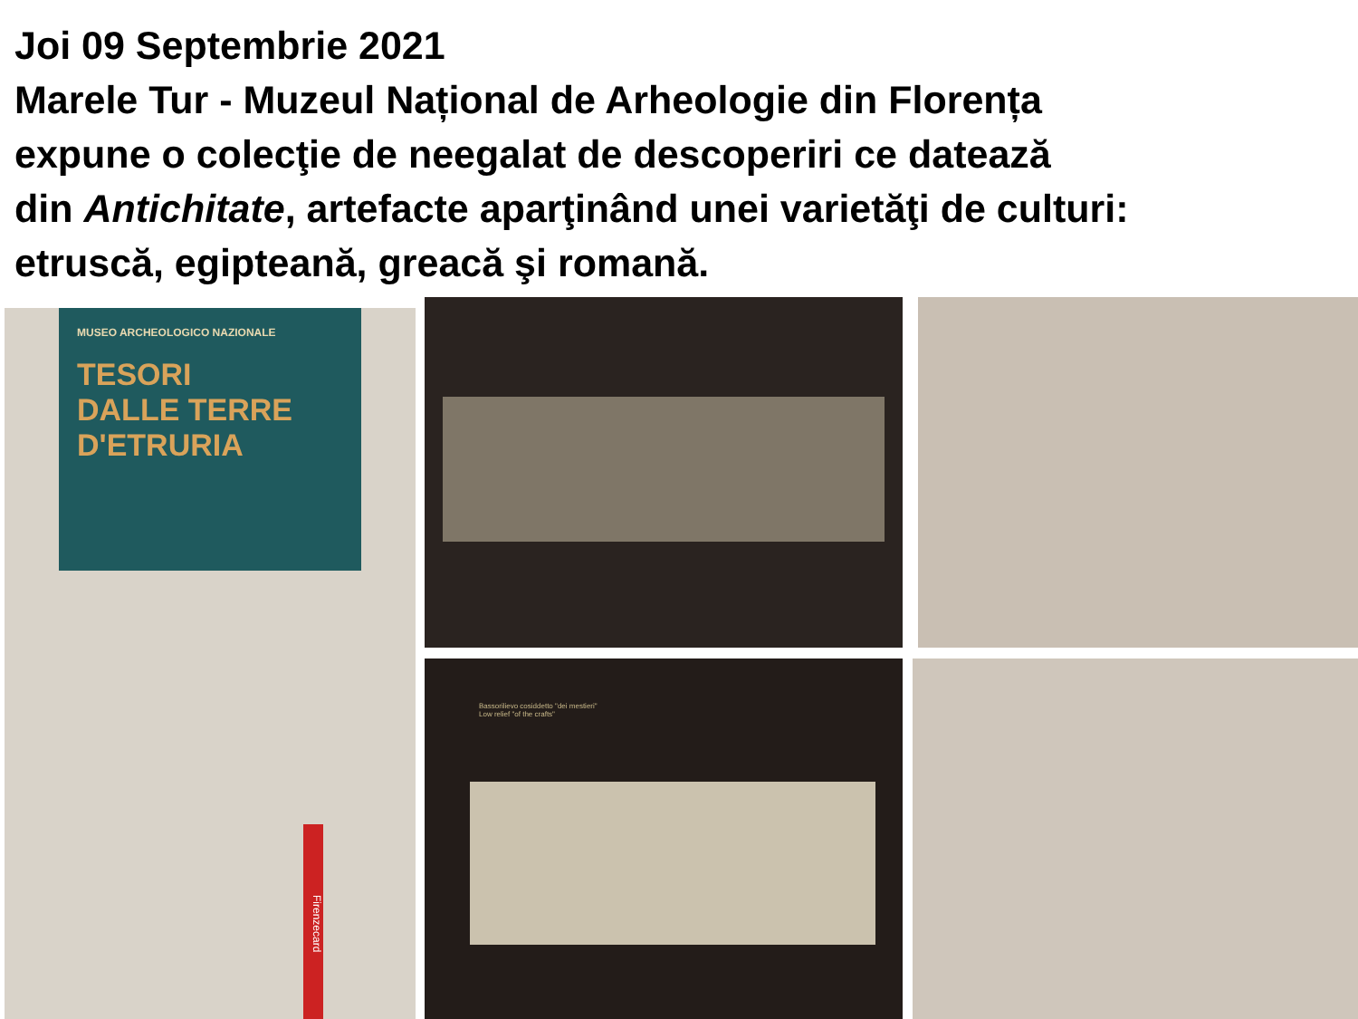Joi 09 Septembrie 2021
Marele Tur - Muzeul Național de Arheologie din Florența
expune o colecţie de neegalat de descoperiri ce datează
din Antichitate, artefacte aparţinând unei varietăţi de culturi:
etruscă, egipteană, greacă şi romană.
MUSEO ARCHEOLOGICO NAZIONALE
TESORI
DALLE TERRE
D'ETRURIA
Firenzecard
Bassorilievo cosiddetto "dei mestieri"
Low relief "of the crafts"